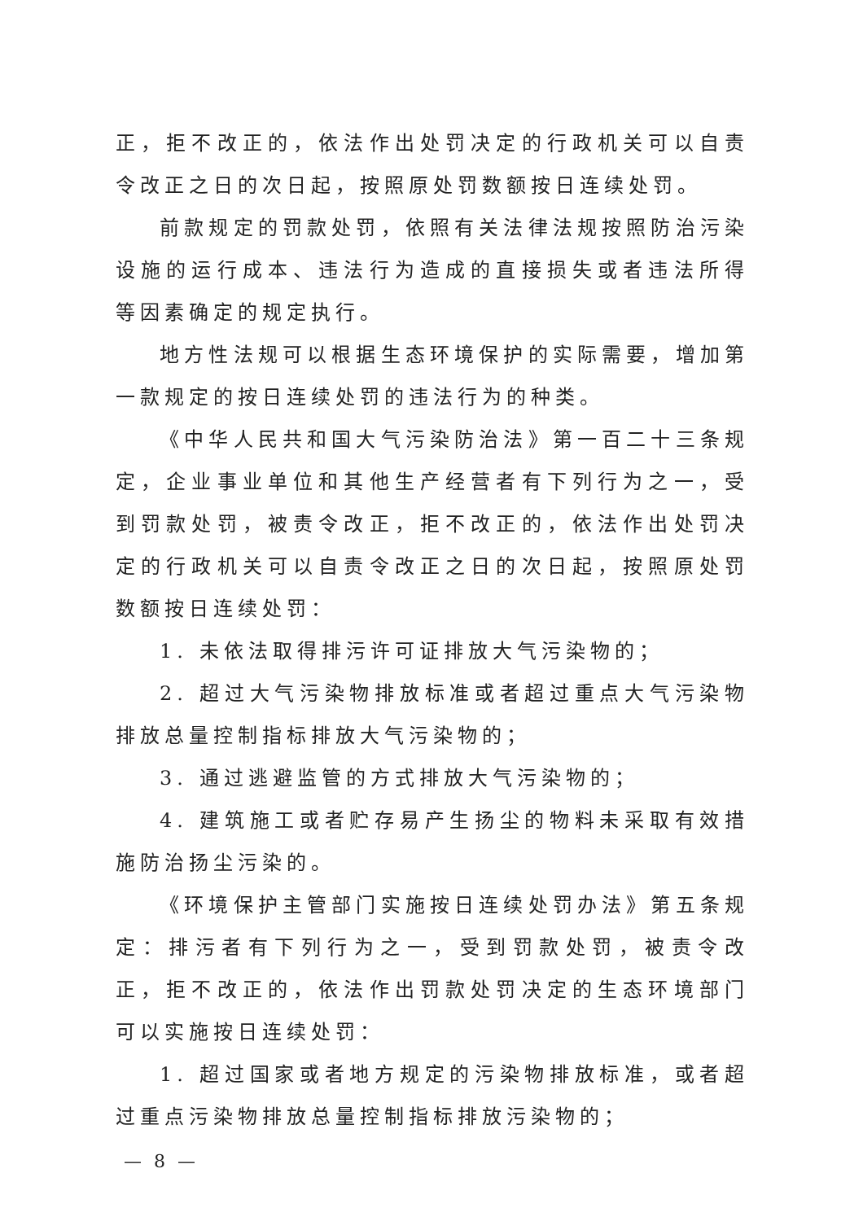正，拒不改正的，依法作出处罚决定的行政机关可以自责令改正之日的次日起，按照原处罚数额按日连续处罚。
前款规定的罚款处罚，依照有关法律法规按照防治污染设施的运行成本、违法行为造成的直接损失或者违法所得等因素确定的规定执行。
地方性法规可以根据生态环境保护的实际需要，增加第一款规定的按日连续处罚的违法行为的种类。
《中华人民共和国大气污染防治法》第一百二十三条规定，企业事业单位和其他生产经营者有下列行为之一，受到罚款处罚，被责令改正，拒不改正的，依法作出处罚决定的行政机关可以自责令改正之日的次日起，按照原处罚数额按日连续处罚：
1. 未依法取得排污许可证排放大气污染物的；
2. 超过大气污染物排放标准或者超过重点大气污染物排放总量控制指标排放大气污染物的；
3. 通过逃避监管的方式排放大气污染物的；
4. 建筑施工或者贮存易产生扬尘的物料未采取有效措施防治扬尘污染的。
《环境保护主管部门实施按日连续处罚办法》第五条规定：排污者有下列行为之一，受到罚款处罚，被责令改正，拒不改正的，依法作出罚款处罚决定的生态环境部门可以实施按日连续处罚：
1. 超过国家或者地方规定的污染物排放标准，或者超过重点污染物排放总量控制指标排放污染物的；
— 8 —